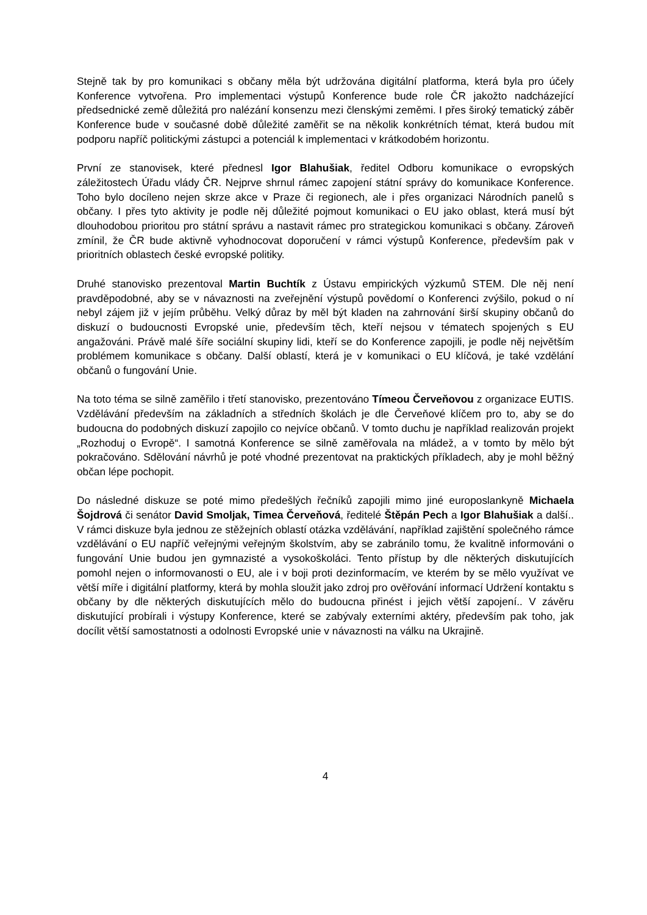Stejně tak by pro komunikaci s občany měla být udržována digitální platforma, která byla pro účely Konference vytvořena. Pro implementaci výstupů Konference bude role ČR jakožto nadcházející předsednické země důležitá pro nalézání konsenzu mezi členskými zeměmi. I přes široký tematický záběr Konference bude v současné době důležité zaměřit se na několik konkrétních témat, která budou mít podporu napříč politickými zástupci a potenciál k implementaci v krátkodobém horizontu.
První ze stanovisek, které přednesl Igor Blahušiak, ředitel Odboru komunikace o evropských záležitostech Úřadu vlády ČR. Nejprve shrnul rámec zapojení státní správy do komunikace Konference. Toho bylo docíleno nejen skrze akce v Praze či regionech, ale i přes organizaci Národních panelů s občany. I přes tyto aktivity je podle něj důležité pojmout komunikaci o EU jako oblast, která musí být dlouhodobou prioritou pro státní správu a nastavit rámec pro strategickou komunikaci s občany. Zároveň zmínil, že ČR bude aktivně vyhodnocovat doporučení v rámci výstupů Konference, především pak v prioritních oblastech české evropské politiky.
Druhé stanovisko prezentoval Martin Buchtík z Ústavu empirických výzkumů STEM. Dle něj není pravděpodobné, aby se v návaznosti na zveřejnění výstupů povědomí o Konferenci zvýšilo, pokud o ní nebyl zájem již v jejím průběhu. Velký důraz by měl být kladen na zahrnování širší skupiny občanů do diskuzí o budoucnosti Evropské unie, především těch, kteří nejsou v tématech spojených s EU angažováni. Právě malé šíře sociální skupiny lidi, kteří se do Konference zapojili, je podle něj největším problémem komunikace s občany. Další oblastí, která je v komunikaci o EU klíčová, je také vzdělání občanů o fungování Unie.
Na toto téma se silně zaměřilo i třetí stanovisko, prezentováno Tímeou Červeňovou z organizace EUTIS. Vzdělávání především na základních a středních školách je dle Červeňové klíčem pro to, aby se do budoucna do podobných diskuzí zapojilo co nejvíce občanů. V tomto duchu je například realizován projekt „Rozhoduj o Evropě“. I samotná Konference se silně zaměřovala na mládež, a v tomto by mělo být pokračováno. Sdělování návrhů je poté vhodné prezentovat na praktických příkladech, aby je mohl běžný občan lépe pochopit.
Do následné diskuze se poté mimo předešlých řečníků zapojili mimo jiné europoslankyně Michaela Šojdrová či senátor David Smoljak, Timea Červeňová, ředitelé Štěpán Pech a Igor Blahušiak a další.. V rámci diskuze byla jednou ze stěžejních oblastí otázka vzdělávání, například zajištění společného rámce vzdělávání o EU napříč veřejnými veřejným školstvím, aby se zabránilo tomu, že kvalitně informováni o fungování Unie budou jen gymnazisté a vysokoškoláci. Tento přístup by dle některých diskutujících pomohl nejen o informovanosti o EU, ale i v boji proti dezinformacím, ve kterém by se mělo využívat ve větší míře i digitální platformy, která by mohla sloužit jako zdroj pro ověřování informací Udržení kontaktu s občany by dle některých diskutujících mělo do budoucna přinést i jejich větší zapojení.. V závěru diskutující probírali i výstupy Konference, které se zabývaly externími aktéry, především pak toho, jak docílit větší samostatnosti a odolnosti Evropské unie v návaznosti na válku na Ukrajině.
4